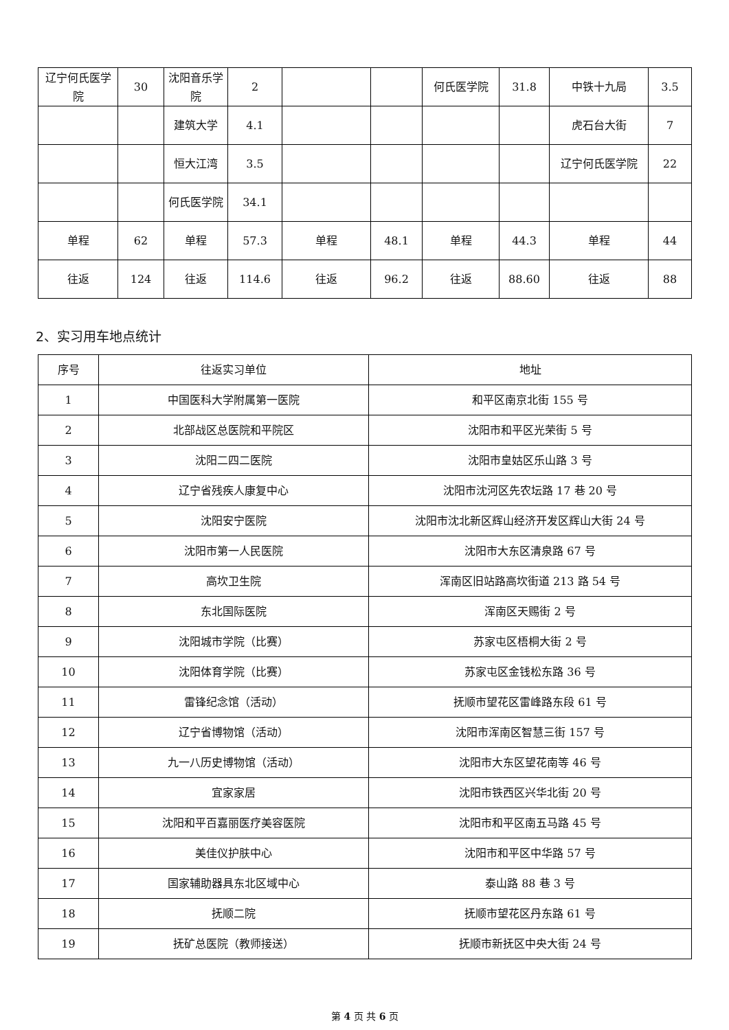| 辽宁何氏医学院 | 30 | 沈阳音乐学院 | 2 | | | 何氏医学院 | 31.8 | 中铁十九局 | 3.5 |
| | | 建筑大学 | 4.1 | | | | | 虎石台大街 | 7 |
| | | 恒大江湾 | 3.5 | | | | | 辽宁何氏医学院 | 22 |
| | | 何氏医学院 | 34.1 | | | | | | |
| 单程 | 62 | 单程 | 57.3 | 单程 | 48.1 | 单程 | 44.3 | 单程 | 44 |
| 往返 | 124 | 往返 | 114.6 | 往返 | 96.2 | 往返 | 88.60 | 往返 | 88 |
2、实习用车地点统计
| 序号 | 往返实习单位 | 地址 |
| --- | --- | --- |
| 1 | 中国医科大学附属第一医院 | 和平区南京北街 155 号 |
| 2 | 北部战区总医院和平院区 | 沈阳市和平区光荣街 5 号 |
| 3 | 沈阳二四二医院 | 沈阳市皇姑区乐山路 3 号 |
| 4 | 辽宁省残疾人康复中心 | 沈阳市沈河区先农坛路 17 巷 20 号 |
| 5 | 沈阳安宁医院 | 沈阳市沈北新区辉山经济开发区辉山大街 24 号 |
| 6 | 沈阳市第一人民医院 | 沈阳市大东区清泉路 67 号 |
| 7 | 高坎卫生院 | 浑南区旧站路高坎街道 213 路 54 号 |
| 8 | 东北国际医院 | 浑南区天赐街 2 号 |
| 9 | 沈阳城市学院（比赛） | 苏家屯区梧桐大街 2 号 |
| 10 | 沈阳体育学院（比赛） | 苏家屯区金钱松东路 36 号 |
| 11 | 雷锋纪念馆（活动） | 抚顺市望花区雷峰路东段 61 号 |
| 12 | 辽宁省博物馆（活动） | 沈阳市浑南区智慧三街 157 号 |
| 13 | 九一八历史博物馆（活动） | 沈阳市大东区望花南等 46 号 |
| 14 | 宜家家居 | 沈阳市铁西区兴华北街 20 号 |
| 15 | 沈阳和平百嘉丽医疗美容医院 | 沈阳市和平区南五马路 45 号 |
| 16 | 美佳仪护肤中心 | 沈阳市和平区中华路 57 号 |
| 17 | 国家辅助器具东北区域中心 | 泰山路 88 巷 3 号 |
| 18 | 抚顺二院 | 抚顺市望花区丹东路 61 号 |
| 19 | 抚矿总医院（教师接送） | 抚顺市新抚区中央大街 24 号 |
第 4 页 共 6 页